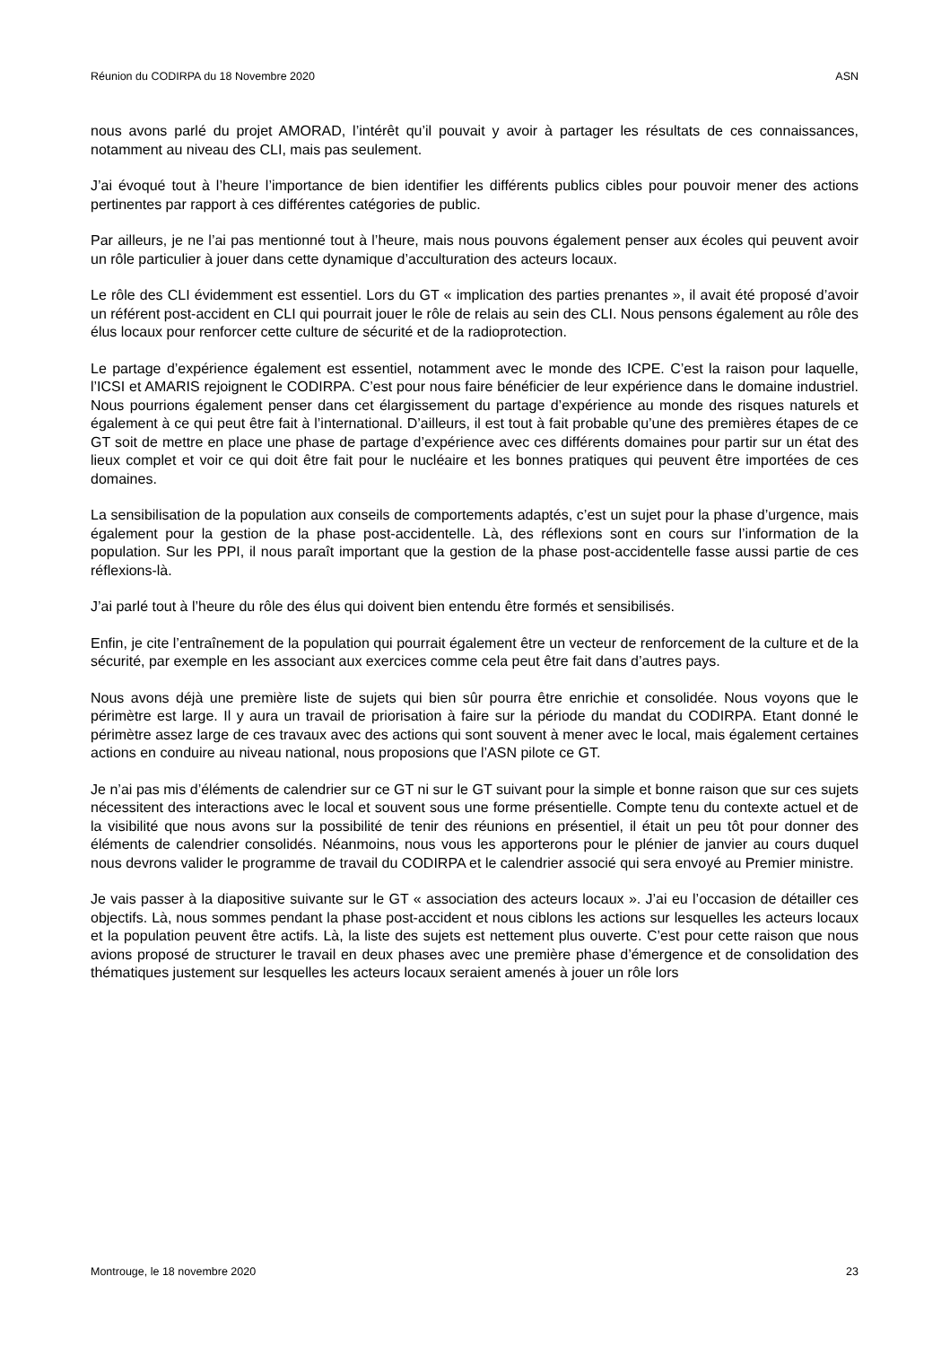Réunion du CODIRPA du 18 Novembre 2020 ASN
nous avons parlé du projet AMORAD, l’intérêt qu’il pouvait y avoir à partager les résultats de ces connaissances, notamment au niveau des CLI, mais pas seulement.
J’ai évoqué tout à l’heure l’importance de bien identifier les différents publics cibles pour pouvoir mener des actions pertinentes par rapport à ces différentes catégories de public.
Par ailleurs, je ne l’ai pas mentionné tout à l’heure, mais nous pouvons également penser aux écoles qui peuvent avoir un rôle particulier à jouer dans cette dynamique d’acculturation des acteurs locaux.
Le rôle des CLI évidemment est essentiel. Lors du GT « implication des parties prenantes », il avait été proposé d’avoir un référent post-accident en CLI qui pourrait jouer le rôle de relais au sein des CLI. Nous pensons également au rôle des élus locaux pour renforcer cette culture de sécurité et de la radioprotection.
Le partage d’expérience également est essentiel, notamment avec le monde des ICPE. C’est la raison pour laquelle, l’ICSI et AMARIS rejoignent le CODIRPA. C’est pour nous faire bénéficier de leur expérience dans le domaine industriel. Nous pourrions également penser dans cet élargissement du partage d’expérience au monde des risques naturels et également à ce qui peut être fait à l’international. D’ailleurs, il est tout à fait probable qu’une des premières étapes de ce GT soit de mettre en place une phase de partage d’expérience avec ces différents domaines pour partir sur un état des lieux complet et voir ce qui doit être fait pour le nucléaire et les bonnes pratiques qui peuvent être importées de ces domaines.
La sensibilisation de la population aux conseils de comportements adaptés, c’est un sujet pour la phase d’urgence, mais également pour la gestion de la phase post-accidentelle. Là, des réflexions sont en cours sur l’information de la population. Sur les PPI, il nous paraît important que la gestion de la phase post-accidentelle fasse aussi partie de ces réflexions-là.
J’ai parlé tout à l’heure du rôle des élus qui doivent bien entendu être formés et sensibilisés.
Enfin, je cite l’entraînement de la population qui pourrait également être un vecteur de renforcement de la culture et de la sécurité, par exemple en les associant aux exercices comme cela peut être fait dans d’autres pays.
Nous avons déjà une première liste de sujets qui bien sûr pourra être enrichie et consolidée. Nous voyons que le périmètre est large. Il y aura un travail de priorisation à faire sur la période du mandat du CODIRPA. Etant donné le périmètre assez large de ces travaux avec des actions qui sont souvent à mener avec le local, mais également certaines actions en conduire au niveau national, nous proposions que l’ASN pilote ce GT.
Je n’ai pas mis d’éléments de calendrier sur ce GT ni sur le GT suivant pour la simple et bonne raison que sur ces sujets nécessitent des interactions avec le local et souvent sous une forme présentielle. Compte tenu du contexte actuel et de la visibilité que nous avons sur la possibilité de tenir des réunions en présentiel, il était un peu tôt pour donner des éléments de calendrier consolidés. Néanmoins, nous vous les apporterons pour le plénier de janvier au cours duquel nous devrons valider le programme de travail du CODIRPA et le calendrier associé qui sera envoyé au Premier ministre.
Je vais passer à la diapositive suivante sur le GT « association des acteurs locaux ». J’ai eu l’occasion de détailler ces objectifs. Là, nous sommes pendant la phase post-accident et nous ciblons les actions sur lesquelles les acteurs locaux et la population peuvent être actifs. Là, la liste des sujets est nettement plus ouverte. C’est pour cette raison que nous avions proposé de structurer le travail en deux phases avec une première phase d’émergence et de consolidation des thématiques justement sur lesquelles les acteurs locaux seraient amenés à jouer un rôle lors
Montrouge, le 18 novembre 2020 23